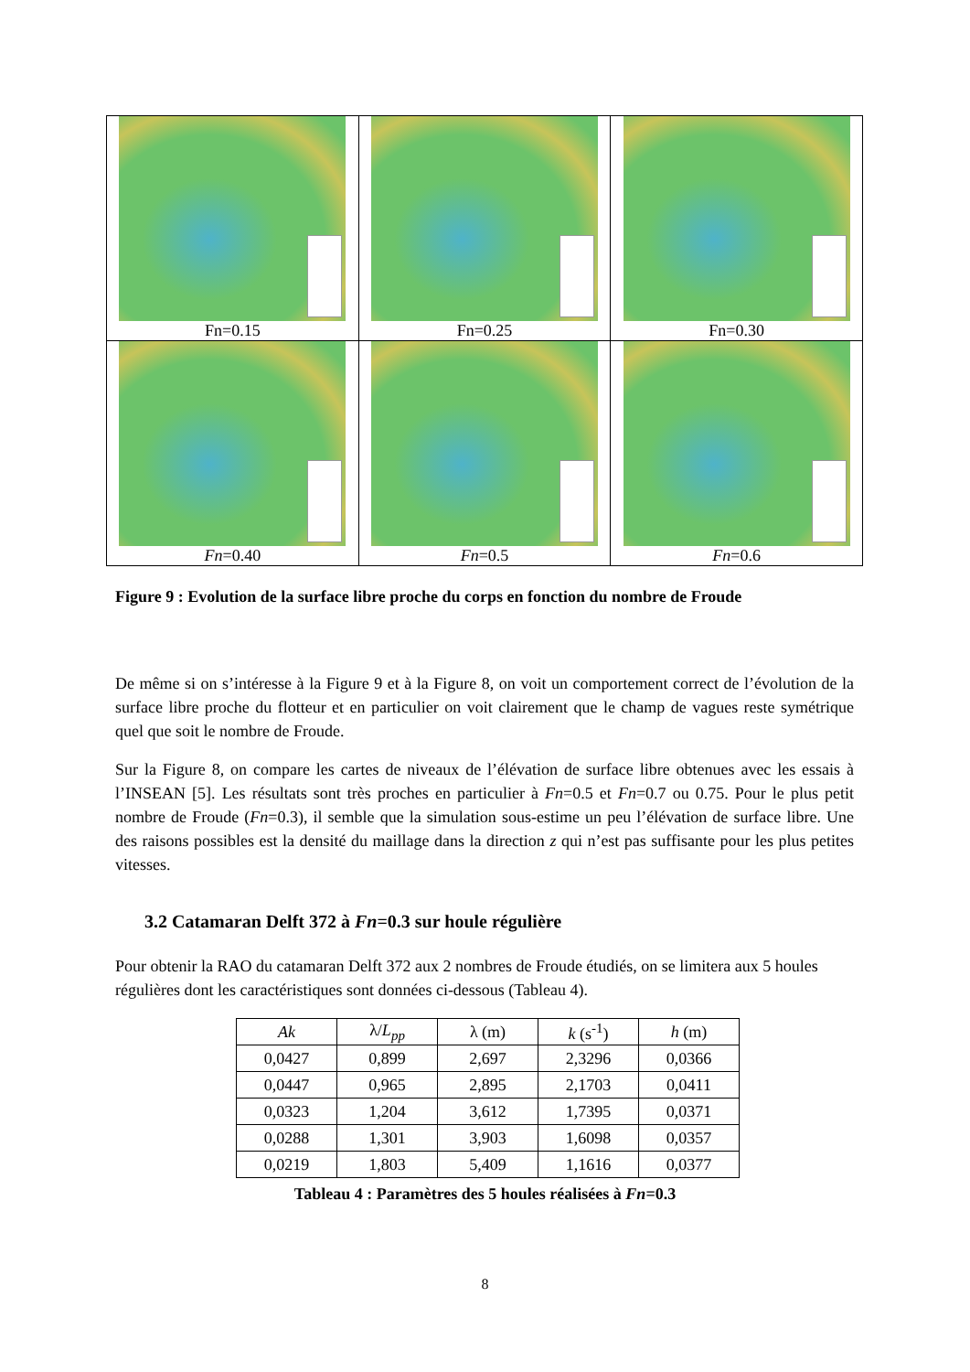| Fn=0.15 | Fn=0.25 | Fn=0.30 |
| Fn =0.40 | Fn =0.5 | Fn =0.6 |
Figure 9 : Evolution de la surface libre proche du corps en fonction du nombre de Froude
De même si on s’intéresse à la Figure 9 et à la Figure 8, on voit un comportement correct de l’évolution de la surface libre proche du flotteur et en particulier on voit clairement que le champ de vagues reste symétrique quel que soit le nombre de Froude.
Sur la Figure 8, on compare les cartes de niveaux de l’élévation de surface libre obtenues avec les essais à l’INSEAN [5]. Les résultats sont très proches en particulier à Fn=0.5 et Fn=0.7 ou 0.75. Pour le plus petit nombre de Froude (Fn=0.3), il semble que la simulation sous-estime un peu l’élévation de surface libre. Une des raisons possibles est la densité du maillage dans la direction z qui n’est pas suffisante pour les plus petites vitesses.
3.2 Catamaran Delft 372 à Fn=0.3 sur houle régulière
Pour obtenir la RAO du catamaran Delft 372 aux 2 nombres de Froude étudiés, on se limitera aux 5 houles régulières dont les caractéristiques sont données ci-dessous (Tableau 4).
| Ak | λ/ L<sub>pp</sub> | λ (m) | k (s<sup>-1</sup>) | h (m) |
| --- | --- | --- | --- | --- |
| 0,0427 | 0,899 | 2,697 | 2,3296 | 0,0366 |
| 0,0447 | 0,965 | 2,895 | 2,1703 | 0,0411 |
| 0,0323 | 1,204 | 3,612 | 1,7395 | 0,0371 |
| 0,0288 | 1,301 | 3,903 | 1,6098 | 0,0357 |
| 0,0219 | 1,803 | 5,409 | 1,1616 | 0,0377 |
Tableau 4 : Paramètres des 5 houles réalisées à Fn=0.3
8